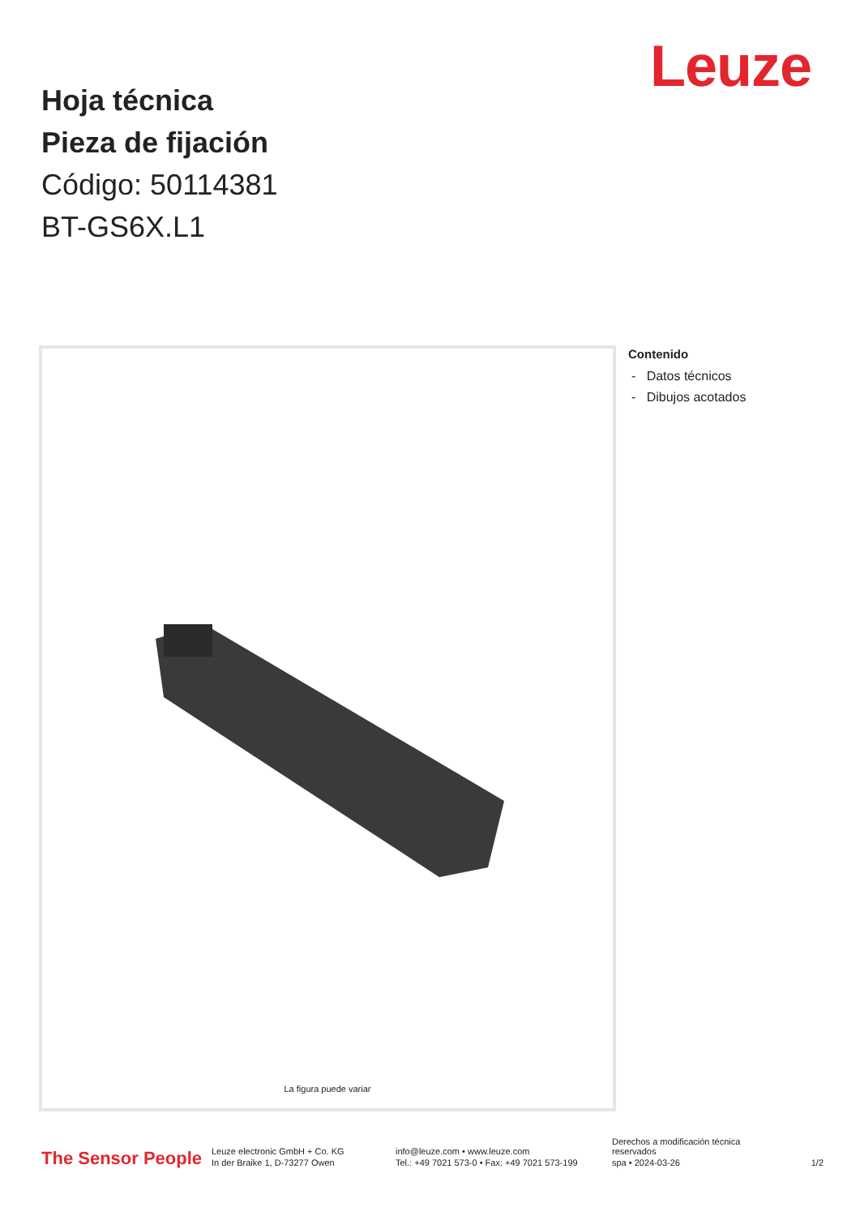Leuze
Hoja técnica
Pieza de fijación
Código: 50114381
BT-GS6X.L1
La figura puede variar
Contenido
- Datos técnicos
- Dibujos acotados
The Sensor People
Leuze electronic GmbH + Co. KG
In der Braike 1, D-73277 Owen
info@leuze.com • www.leuze.com
Tel.: +49 7021 573-0 • Fax: +49 7021 573-199
Derechos a modificación técnica
reservados
spa • 2024-03-26
1/2